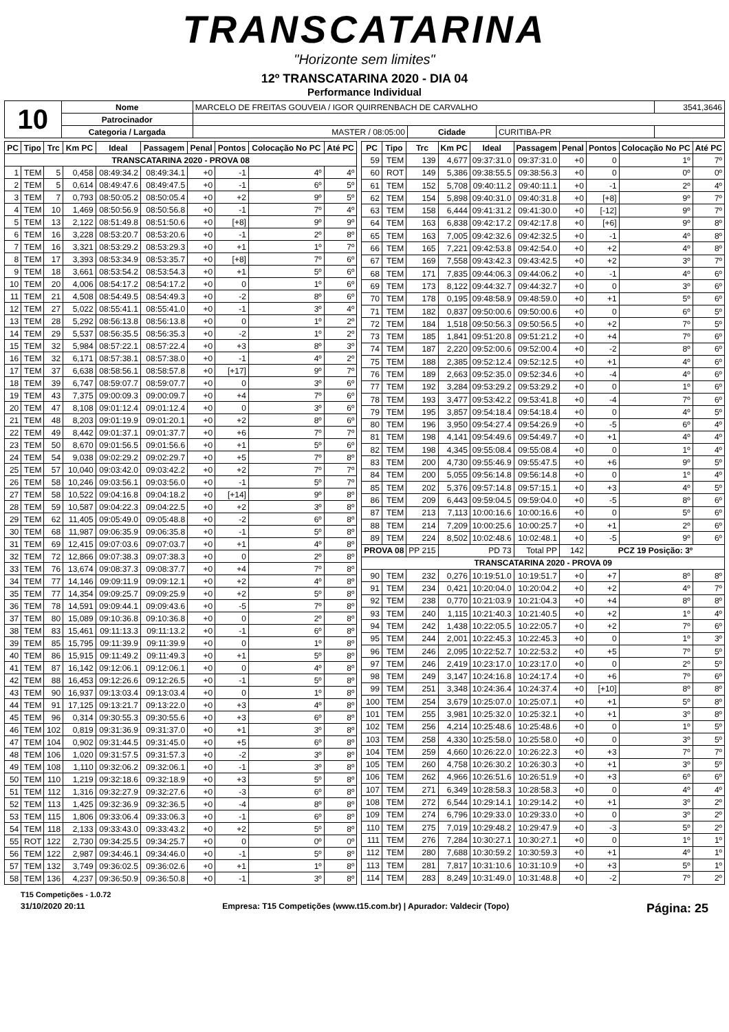TRANSCATARINA
"Horizonte sem limites"
12º TRANSCATARINA 2020 - DIA 04
Performance Individual
| 10 | Nome | MARCELO DE FREITAS GOUVEIA / IGOR QUIRRENBACH DE CARVALHO | | | 3541,3646 |
| | Patrocinador | | | | |
| | Categoria / Largada | MASTER / 08:05:00 | Cidade | CURITIBA-PR | |
| PC | Tipo | Trc | Km PC | Ideal | Passagem | Penal | Pontos | Colocação No PC | Até PC |
| --- | --- | --- | --- | --- | --- | --- | --- | --- | --- |
| TRANSCATARINA 2020 - PROVA 08 | | | | | | | | | |
| 1 | TEM | 5 | 0,458 | 08:49:34.2 | 08:49:34.1 | +0 | -1 | 4º | 4º |
| 2 | TEM | 5 | 0,614 | 08:49:47.6 | 08:49:47.5 | +0 | -1 | 6º | 5º |
| 3 | TEM | 7 | 0,793 | 08:50:05.2 | 08:50:05.4 | +0 | +2 | 9º | 5º |
| 4 | TEM | 10 | 1,469 | 08:50:56.9 | 08:50:56.8 | +0 | -1 | 7º | 4º |
| 5 | TEM | 13 | 2,122 | 08:51:49.8 | 08:51:50.6 | +0 | [+8] | 9º | 9º |
| 6 | TEM | 16 | 3,228 | 08:53:20.7 | 08:53:20.6 | +0 | -1 | 2º | 8º |
| 7 | TEM | 16 | 3,321 | 08:53:29.2 | 08:53:29.3 | +0 | +1 | 1º | 7º |
| 8 | TEM | 17 | 3,393 | 08:53:34.9 | 08:53:35.7 | +0 | [+8] | 7º | 6º |
| 9 | TEM | 18 | 3,661 | 08:53:54.2 | 08:53:54.3 | +0 | +1 | 5º | 6º |
| 10 | TEM | 20 | 4,006 | 08:54:17.2 | 08:54:17.2 | +0 | 0 | 1º | 6º |
| 11 | TEM | 21 | 4,508 | 08:54:49.5 | 08:54:49.3 | +0 | -2 | 8º | 6º |
| 12 | TEM | 27 | 5,022 | 08:55:41.1 | 08:55:41.0 | +0 | -1 | 3º | 4º |
| 13 | TEM | 28 | 5,292 | 08:56:13.8 | 08:56:13.8 | +0 | 0 | 1º | 2º |
| 14 | TEM | 29 | 5,537 | 08:56:35.5 | 08:56:35.3 | +0 | -2 | 1º | 2º |
| 15 | TEM | 32 | 5,984 | 08:57:22.1 | 08:57:22.4 | +0 | +3 | 8º | 3º |
| 16 | TEM | 32 | 6,171 | 08:57:38.1 | 08:57:38.0 | +0 | -1 | 4º | 2º |
| 17 | TEM | 37 | 6,638 | 08:58:56.1 | 08:58:57.8 | +0 | [+17] | 9º | 7º |
| 18 | TEM | 39 | 6,747 | 08:59:07.7 | 08:59:07.7 | +0 | 0 | 3º | 6º |
| 19 | TEM | 43 | 7,375 | 09:00:09.3 | 09:00:09.7 | +0 | +4 | 7º | 6º |
| 20 | TEM | 47 | 8,108 | 09:01:12.4 | 09:01:12.4 | +0 | 0 | 3º | 6º |
| 21 | TEM | 48 | 8,203 | 09:01:19.9 | 09:01:20.1 | +0 | +2 | 8º | 6º |
| 22 | TEM | 49 | 8,442 | 09:01:37.1 | 09:01:37.7 | +0 | +6 | 7º | 7º |
| 23 | TEM | 50 | 8,670 | 09:01:56.5 | 09:01:56.6 | +0 | +1 | 5º | 6º |
| 24 | TEM | 54 | 9,038 | 09:02:29.2 | 09:02:29.7 | +0 | +5 | 7º | 8º |
| 25 | TEM | 57 | 10,040 | 09:03:42.0 | 09:03:42.2 | +0 | +2 | 7º | 7º |
| 26 | TEM | 58 | 10,246 | 09:03:56.1 | 09:03:56.0 | +0 | -1 | 5º | 7º |
| 27 | TEM | 58 | 10,522 | 09:04:16.8 | 09:04:18.2 | +0 | [+14] | 9º | 8º |
| 28 | TEM | 59 | 10,587 | 09:04:22.3 | 09:04:22.5 | +0 | +2 | 3º | 8º |
| 29 | TEM | 62 | 11,405 | 09:05:49.0 | 09:05:48.8 | +0 | -2 | 6º | 8º |
| 30 | TEM | 68 | 11,987 | 09:06:35.9 | 09:06:35.8 | +0 | -1 | 5º | 8º |
| 31 | TEM | 69 | 12,415 | 09:07:03.6 | 09:07:03.7 | +0 | +1 | 4º | 8º |
| 32 | TEM | 72 | 12,866 | 09:07:38.3 | 09:07:38.3 | +0 | 0 | 2º | 8º |
| 33 | TEM | 76 | 13,674 | 09:08:37.3 | 09:08:37.7 | +0 | +4 | 7º | 8º |
| 34 | TEM | 77 | 14,146 | 09:09:11.9 | 09:09:12.1 | +0 | +2 | 4º | 8º |
| 35 | TEM | 77 | 14,354 | 09:09:25.7 | 09:09:25.9 | +0 | +2 | 5º | 8º |
| 36 | TEM | 78 | 14,591 | 09:09:44.1 | 09:09:43.6 | +0 | -5 | 7º | 8º |
| 37 | TEM | 80 | 15,089 | 09:10:36.8 | 09:10:36.8 | +0 | 0 | 2º | 8º |
| 38 | TEM | 83 | 15,461 | 09:11:13.3 | 09:11:13.2 | +0 | -1 | 6º | 8º |
| 39 | TEM | 85 | 15,795 | 09:11:39.9 | 09:11:39.9 | +0 | 0 | 1º | 8º |
| 40 | TEM | 86 | 15,915 | 09:11:49.2 | 09:11:49.3 | +0 | +1 | 5º | 8º |
| 41 | TEM | 87 | 16,142 | 09:12:06.1 | 09:12:06.1 | +0 | 0 | 4º | 8º |
| 42 | TEM | 88 | 16,453 | 09:12:26.6 | 09:12:26.5 | +0 | -1 | 5º | 8º |
| 43 | TEM | 90 | 16,937 | 09:13:03.4 | 09:13:03.4 | +0 | 0 | 1º | 8º |
| 44 | TEM | 91 | 17,125 | 09:13:21.7 | 09:13:22.0 | +0 | +3 | 4º | 8º |
| 45 | TEM | 96 | 0,314 | 09:30:55.3 | 09:30:55.6 | +0 | +3 | 6º | 8º |
| 46 | TEM | 102 | 0,819 | 09:31:36.9 | 09:31:37.0 | +0 | +1 | 3º | 8º |
| 47 | TEM | 104 | 0,902 | 09:31:44.5 | 09:31:45.0 | +0 | +5 | 6º | 8º |
| 48 | TEM | 106 | 1,020 | 09:31:57.5 | 09:31:57.3 | +0 | -2 | 3º | 8º |
| 49 | TEM | 108 | 1,110 | 09:32:06.2 | 09:32:06.1 | +0 | -1 | 3º | 8º |
| 50 | TEM | 110 | 1,219 | 09:32:18.6 | 09:32:18.9 | +0 | +3 | 5º | 8º |
| 51 | TEM | 112 | 1,316 | 09:32:27.9 | 09:32:27.6 | +0 | -3 | 6º | 8º |
| 52 | TEM | 113 | 1,425 | 09:32:36.9 | 09:32:36.5 | +0 | -4 | 8º | 8º |
| 53 | TEM | 115 | 1,806 | 09:33:06.4 | 09:33:06.3 | +0 | -1 | 6º | 8º |
| 54 | TEM | 118 | 2,133 | 09:33:43.0 | 09:33:43.2 | +0 | +2 | 5º | 8º |
| 55 | ROT | 122 | 2,730 | 09:34:25.5 | 09:34:25.7 | +0 | 0 | 0º | 0º |
| 56 | TEM | 122 | 2,987 | 09:34:46.1 | 09:34:46.0 | +0 | -1 | 5º | 8º |
| 57 | TEM | 132 | 3,749 | 09:36:02.5 | 09:36:02.6 | +0 | +1 | 1º | 8º |
| 58 | TEM | 136 | 4,237 | 09:36:50.9 | 09:36:50.8 | +0 | -1 | 3º | 8º |
| PC | Tipo | Trc | Km PC | Ideal | Passagem | Penal | Pontos | Colocação No PC | Até PC |
| --- | --- | --- | --- | --- | --- | --- | --- | --- | --- |
| 59 | TEM | 139 | 4,677 | 09:37:31.0 | 09:37:31.0 | +0 | 0 | 1º | 7º |
| 60 | ROT | 149 | 5,386 | 09:38:55.5 | 09:38:56.3 | +0 | 0 | 0º | 0º |
| 61 | TEM | 152 | 5,708 | 09:40:11.2 | 09:40:11.1 | +0 | -1 | 2º | 4º |
| 62 | TEM | 154 | 5,898 | 09:40:31.0 | 09:40:31.8 | +0 | [+8] | 9º | 7º |
| 63 | TEM | 158 | 6,444 | 09:41:31.2 | 09:41:30.0 | +0 | [-12] | 9º | 7º |
| 64 | TEM | 163 | 6,838 | 09:42:17.2 | 09:42:17.8 | +0 | [+6] | 9º | 8º |
| 65 | TEM | 163 | 7,005 | 09:42:32.6 | 09:42:32.5 | +0 | -1 | 4º | 8º |
| 66 | TEM | 165 | 7,221 | 09:42:53.8 | 09:42:54.0 | +0 | +2 | 4º | 8º |
| 67 | TEM | 169 | 7,558 | 09:43:42.3 | 09:43:42.5 | +0 | +2 | 3º | 7º |
| 68 | TEM | 171 | 7,835 | 09:44:06.3 | 09:44:06.2 | +0 | -1 | 4º | 6º |
| 69 | TEM | 173 | 8,122 | 09:44:32.7 | 09:44:32.7 | +0 | 0 | 3º | 6º |
| 70 | TEM | 178 | 0,195 | 09:48:58.9 | 09:48:59.0 | +0 | +1 | 5º | 6º |
| 71 | TEM | 182 | 0,837 | 09:50:00.6 | 09:50:00.6 | +0 | 0 | 6º | 5º |
| 72 | TEM | 184 | 1,518 | 09:50:56.3 | 09:50:56.5 | +0 | +2 | 7º | 5º |
| 73 | TEM | 185 | 1,841 | 09:51:20.8 | 09:51:21.2 | +0 | +4 | 7º | 6º |
| 74 | TEM | 187 | 2,220 | 09:52:00.6 | 09:52:00.4 | +0 | -2 | 8º | 6º |
| 75 | TEM | 188 | 2,385 | 09:52:12.4 | 09:52:12.5 | +0 | +1 | 4º | 6º |
| 76 | TEM | 189 | 2,663 | 09:52:35.0 | 09:52:34.6 | +0 | -4 | 4º | 6º |
| 77 | TEM | 192 | 3,284 | 09:53:29.2 | 09:53:29.2 | +0 | 0 | 1º | 6º |
| 78 | TEM | 193 | 3,477 | 09:53:42.2 | 09:53:41.8 | +0 | -4 | 7º | 6º |
| 79 | TEM | 195 | 3,857 | 09:54:18.4 | 09:54:18.4 | +0 | 0 | 4º | 5º |
| 80 | TEM | 196 | 3,950 | 09:54:27.4 | 09:54:26.9 | +0 | -5 | 6º | 4º |
| 81 | TEM | 198 | 4,141 | 09:54:49.6 | 09:54:49.7 | +0 | +1 | 4º | 4º |
| 82 | TEM | 198 | 4,345 | 09:55:08.4 | 09:55:08.4 | +0 | 0 | 1º | 4º |
| 83 | TEM | 200 | 4,730 | 09:55:46.9 | 09:55:47.5 | +0 | +6 | 9º | 5º |
| 84 | TEM | 200 | 5,055 | 09:56:14.8 | 09:56:14.8 | +0 | 0 | 1º | 4º |
| 85 | TEM | 202 | 5,376 | 09:57:14.8 | 09:57:15.1 | +0 | +3 | 4º | 5º |
| 86 | TEM | 209 | 6,443 | 09:59:04.5 | 09:59:04.0 | +0 | -5 | 8º | 6º |
| 87 | TEM | 213 | 7,113 | 10:00:16.6 | 10:00:16.6 | +0 | 0 | 5º | 6º |
| 88 | TEM | 214 | 7,209 | 10:00:25.6 | 10:00:25.7 | +0 | +1 | 2º | 6º |
| 89 | TEM | 224 | 8,502 | 10:02:48.6 | 10:02:48.1 | +0 | -5 | 9º | 6º |
| PROVA 08 | | PP 215 | PD 73 | | Total PP | 142 | PCZ 19 Posição: 3º | | |
| TRANSCATARINA 2020 - PROVA 09 | | | | | | | | | |
| 90 | TEM | 232 | 0,276 | 10:19:51.0 | 10:19:51.7 | +0 | +7 | 8º | 8º |
| 91 | TEM | 234 | 0,421 | 10:20:04.0 | 10:20:04.2 | +0 | +2 | 4º | 7º |
| 92 | TEM | 238 | 0,770 | 10:21:03.9 | 10:21:04.3 | +0 | +4 | 8º | 8º |
| 93 | TEM | 240 | 1,115 | 10:21:40.3 | 10:21:40.5 | +0 | +2 | 1º | 4º |
| 94 | TEM | 242 | 1,438 | 10:22:05.5 | 10:22:05.7 | +0 | +2 | 7º | 6º |
| 95 | TEM | 244 | 2,001 | 10:22:45.3 | 10:22:45.3 | +0 | 0 | 1º | 3º |
| 96 | TEM | 246 | 2,095 | 10:22:52.7 | 10:22:53.2 | +0 | +5 | 7º | 5º |
| 97 | TEM | 246 | 2,419 | 10:23:17.0 | 10:23:17.0 | +0 | 0 | 2º | 5º |
| 98 | TEM | 249 | 3,147 | 10:24:16.8 | 10:24:17.4 | +0 | +6 | 7º | 6º |
| 99 | TEM | 251 | 3,348 | 10:24:36.4 | 10:24:37.4 | +0 | [+10] | 8º | 8º |
| 100 | TEM | 254 | 3,679 | 10:25:07.0 | 10:25:07.1 | +0 | +1 | 5º | 8º |
| 101 | TEM | 255 | 3,981 | 10:25:32.0 | 10:25:32.1 | +0 | +1 | 3º | 8º |
| 102 | TEM | 256 | 4,214 | 10:25:48.6 | 10:25:48.6 | +0 | 0 | 1º | 5º |
| 103 | TEM | 258 | 4,330 | 10:25:58.0 | 10:25:58.0 | +0 | 0 | 3º | 5º |
| 104 | TEM | 259 | 4,660 | 10:26:22.0 | 10:26:22.3 | +0 | +3 | 7º | 7º |
| 105 | TEM | 260 | 4,758 | 10:26:30.2 | 10:26:30.3 | +0 | +1 | 3º | 5º |
| 106 | TEM | 262 | 4,966 | 10:26:51.6 | 10:26:51.9 | +0 | +3 | 6º | 6º |
| 107 | TEM | 271 | 6,349 | 10:28:58.3 | 10:28:58.3 | +0 | 0 | 4º | 4º |
| 108 | TEM | 272 | 6,544 | 10:29:14.1 | 10:29:14.2 | +0 | +1 | 3º | 2º |
| 109 | TEM | 274 | 6,796 | 10:29:33.0 | 10:29:33.0 | +0 | 0 | 3º | 2º |
| 110 | TEM | 275 | 7,019 | 10:29:48.2 | 10:29:47.9 | +0 | -3 | 5º | 2º |
| 111 | TEM | 276 | 7,284 | 10:30:27.1 | 10:30:27.1 | +0 | 0 | 1º | 1º |
| 112 | TEM | 280 | 7,688 | 10:30:59.2 | 10:30:59.3 | +0 | +1 | 4º | 1º |
| 113 | TEM | 281 | 7,817 | 10:31:10.6 | 10:31:10.9 | +0 | +3 | 5º | 1º |
| 114 | TEM | 283 | 8,249 | 10:31:49.0 | 10:31:48.8 | +0 | -2 | 7º | 2º |
T15 Competições - 1.0.72
31/10/2020 20:11 Empresa: T15 Competições (www.t15.com.br) | Apurador: Valdecir (Topo) Página: 25